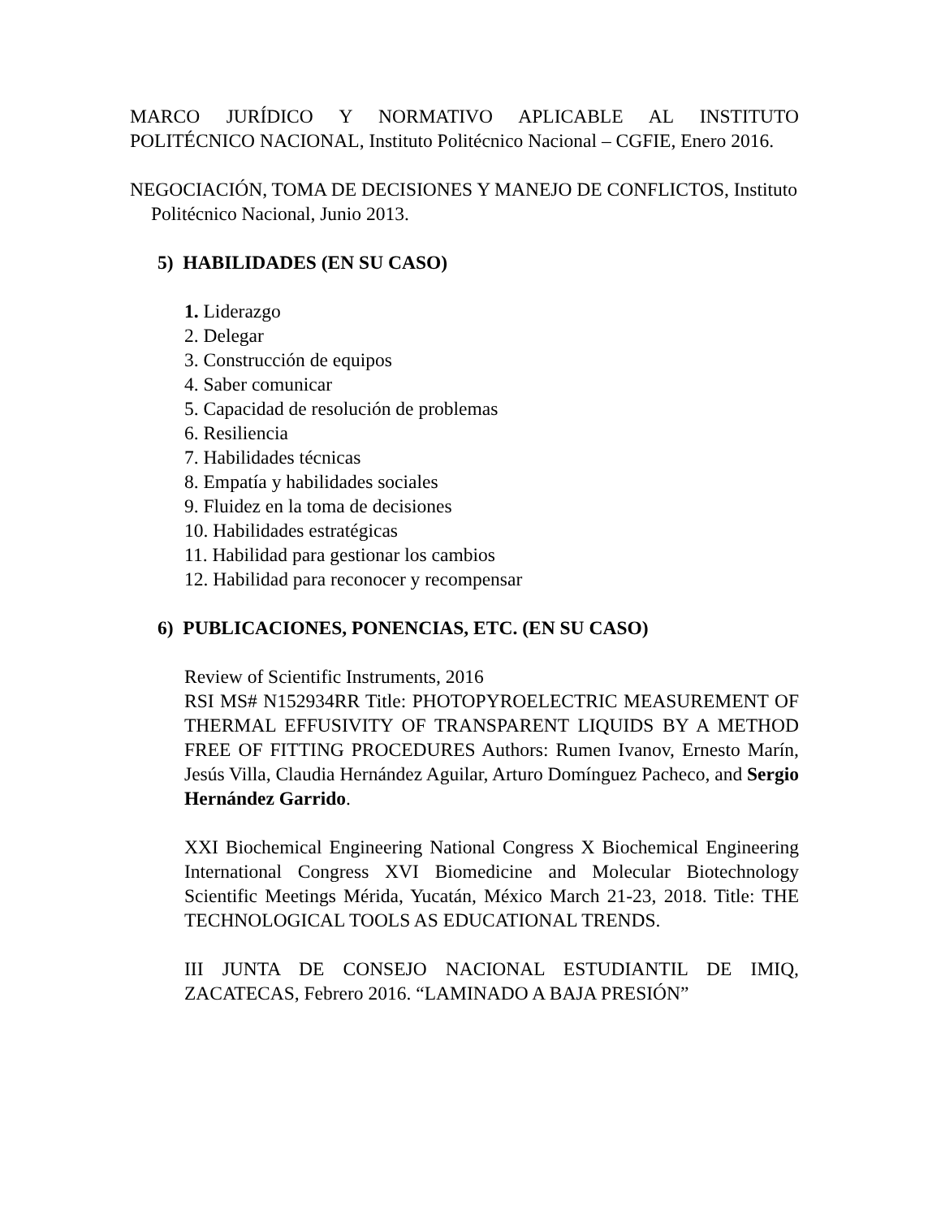MARCO JURÍDICO Y NORMATIVO APLICABLE AL INSTITUTO POLITÉCNICO NACIONAL, Instituto Politécnico Nacional – CGFIE, Enero 2016.
NEGOCIACIÓN, TOMA DE DECISIONES Y MANEJO DE CONFLICTOS, Instituto Politécnico Nacional, Junio 2013.
5) HABILIDADES (EN SU CASO)
1. Liderazgo
2. Delegar
3. Construcción de equipos
4. Saber comunicar
5. Capacidad de resolución de problemas
6. Resiliencia
7. Habilidades técnicas
8. Empatía y habilidades sociales
9. Fluidez en la toma de decisiones
10. Habilidades estratégicas
11. Habilidad para gestionar los cambios
12. Habilidad para reconocer y recompensar
6) PUBLICACIONES, PONENCIAS, ETC. (EN SU CASO)
Review of Scientific Instruments, 2016
RSI MS# N152934RR Title: PHOTOPYROELECTRIC MEASUREMENT OF THERMAL EFFUSIVITY OF TRANSPARENT LIQUIDS BY A METHOD FREE OF FITTING PROCEDURES Authors: Rumen Ivanov, Ernesto Marín, Jesús Villa, Claudia Hernández Aguilar, Arturo Domínguez Pacheco, and Sergio Hernández Garrido.
XXI Biochemical Engineering National Congress X Biochemical Engineering International Congress XVI Biomedicine and Molecular Biotechnology Scientific Meetings Mérida, Yucatán, México March 21-23, 2018. Title: THE TECHNOLOGICAL TOOLS AS EDUCATIONAL TRENDS.
III JUNTA DE CONSEJO NACIONAL ESTUDIANTIL DE IMIQ, ZACATECAS, Febrero 2016. “LAMINADO A BAJA PRESIÓN”